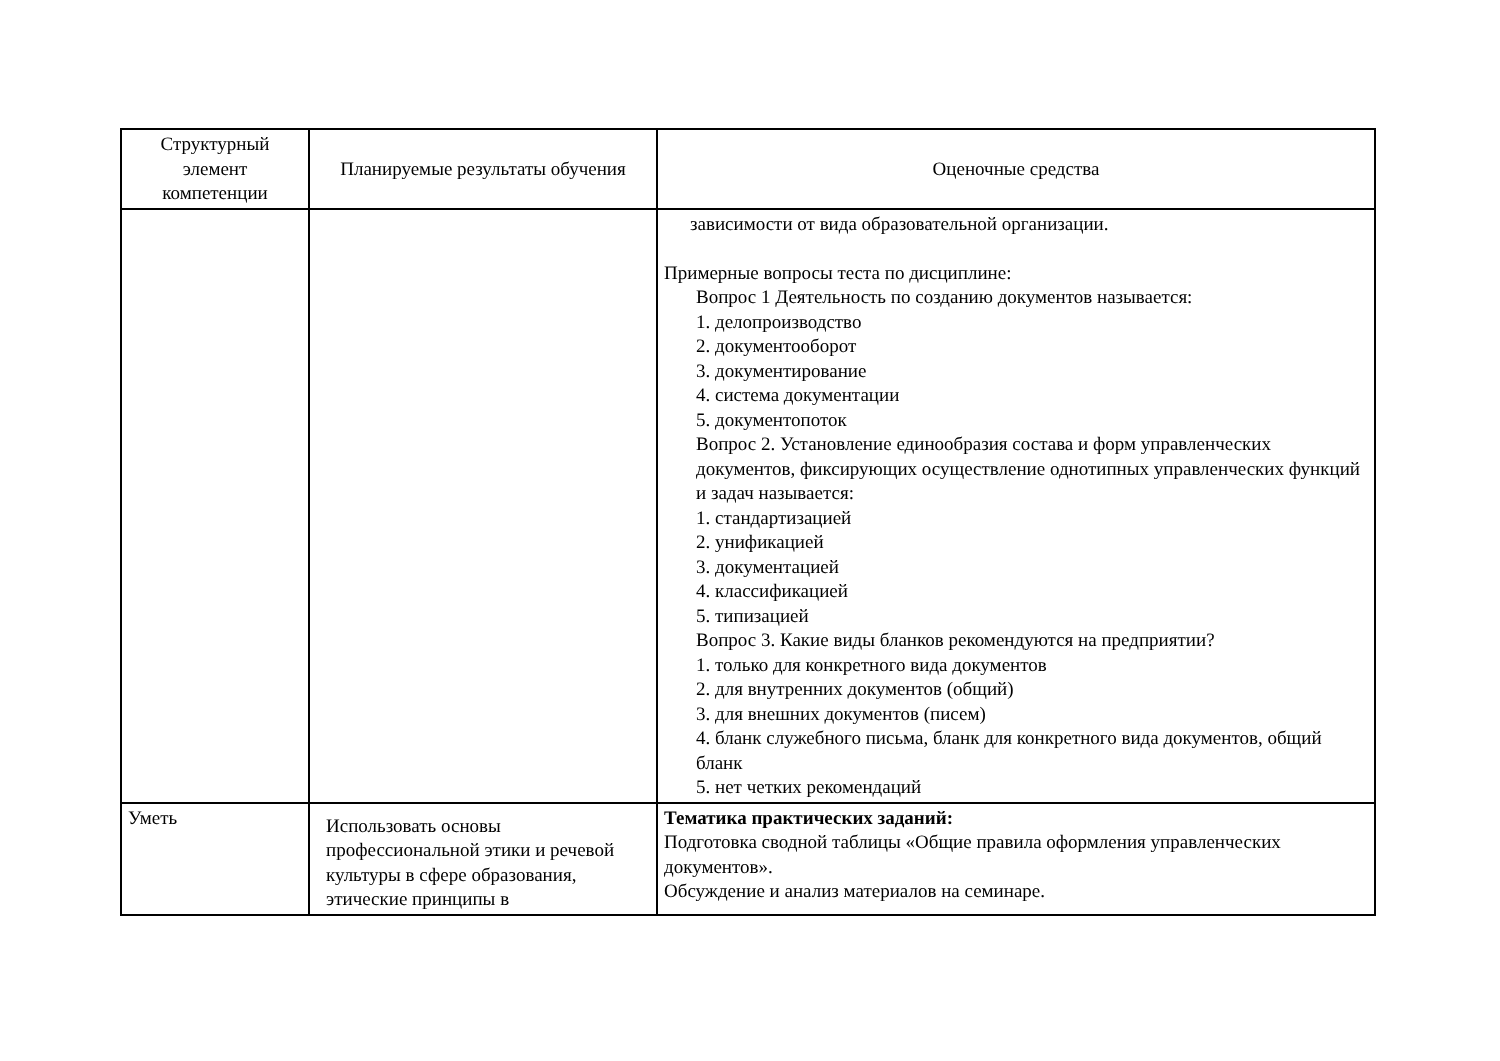| Структурный элемент компетенции | Планируемые результаты обучения | Оценочные средства |
| --- | --- | --- |
| | | зависимости от вида образовательной организации. Примерные вопросы теста по дисциплине: Вопрос 1 Деятельность по созданию документов называется: 1. делопроизводство 2. документооборот 3. документирование 4. система документации 5. документопоток Вопрос 2. Установление единообразия состава и форм управленческих документов, фиксирующих осуществление однотипных управленческих функций и задач называется: 1. стандартизацией 2. унификацией 3. документацией 4. классификацией 5. типизацией Вопрос 3. Какие виды бланков рекомендуются на предприятии? 1. только для конкретного вида документов 2. для внутренних документов (общий) 3. для внешних документов (писем) 4. бланк служебного письма, бланк для конкретного вида документов, общий бланк 5. нет четких рекомендаций |
| Уметь | Использовать основы профессиональной этики и речевой культуры в сфере образования, этические принципы в | Тематика практических заданий: Подготовка сводной таблицы «Общие правила оформления управленческих документов». Обсуждение и анализ материалов на семинаре. |